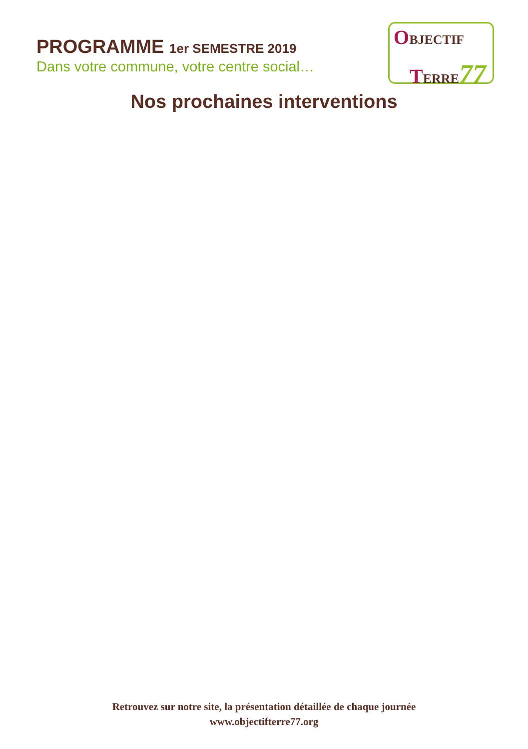PROGRAMME 1er SEMESTRE 2019
Dans votre commune, votre centre social…
OBJECTIF
TERRE77
Nos prochaines interventions
Retrouvez sur notre site, la présentation détaillée de chaque journée
www.objectifterre77.org